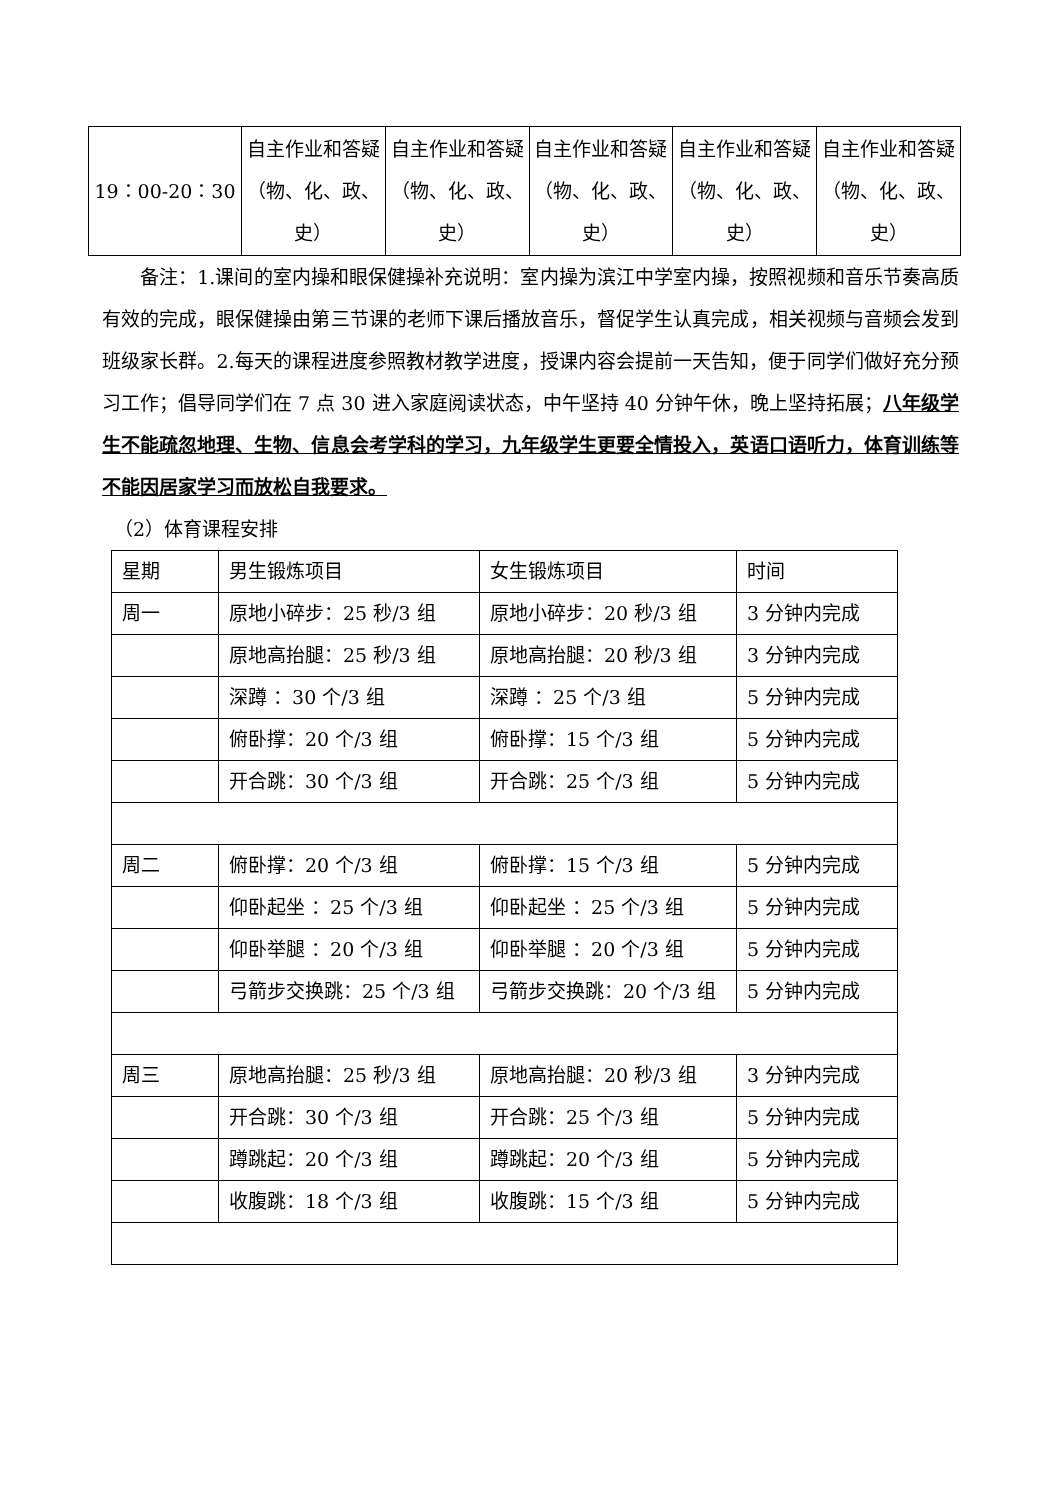| 19：00-20：30 | 自主作业和答疑（物、化、政、史） | 自主作业和答疑（物、化、政、史） | 自主作业和答疑（物、化、政、史） | 自主作业和答疑（物、化、政、史） | 自主作业和答疑（物、化、政、史） |
备注：1.课间的室内操和眼保健操补充说明：室内操为滨江中学室内操，按照视频和音乐节奏高质有效的完成，眼保健操由第三节课的老师下课后播放音乐，督促学生认真完成，相关视频与音频会发到班级家长群。2.每天的课程进度参照教材教学进度，授课内容会提前一天告知，便于同学们做好充分预习工作；倡导同学们在 7 点 30 进入家庭阅读状态，中午坚持 40 分钟午休，晚上坚持拓展；八年级学生不能疏忽地理、生物、信息会考学科的学习，九年级学生更要全情投入，英语口语听力，体育训练等不能因居家学习而放松自我要求。
（2）体育课程安排
| 星期 | 男生锻炼项目 | 女生锻炼项目 | 时间 |
| 周一 | 原地小碎步：25 秒/3 组 | 原地小碎步：20 秒/3 组 | 3 分钟内完成 |
| | 原地高抬腿：25 秒/3 组 | 原地高抬腿：20 秒/3 组 | 3 分钟内完成 |
| | 深蹲 ：30 个/3 组 | 深蹲 ：25 个/3 组 | 5 分钟内完成 |
| | 俯卧撑：20 个/3 组 | 俯卧撑：15 个/3 组 | 5 分钟内完成 |
| | 开合跳：30 个/3 组 | 开合跳：25 个/3 组 | 5 分钟内完成 |
| 周二 | 俯卧撑：20 个/3 组 | 俯卧撑：15 个/3 组 | 5 分钟内完成 |
| | 仰卧起坐 ：25 个/3 组 | 仰卧起坐 ：25 个/3 组 | 5 分钟内完成 |
| | 仰卧举腿 ：20 个/3 组 | 仰卧举腿 ：20 个/3 组 | 5 分钟内完成 |
| | 弓箭步交换跳：25 个/3 组 | 弓箭步交换跳：20 个/3 组 | 5 分钟内完成 |
| 周三 | 原地高抬腿：25 秒/3 组 | 原地高抬腿：20 秒/3 组 | 3 分钟内完成 |
| | 开合跳：30 个/3 组 | 开合跳：25 个/3 组 | 5 分钟内完成 |
| | 蹲跳起：20 个/3 组 | 蹲跳起：20 个/3 组 | 5 分钟内完成 |
| | 收腹跳：18 个/3 组 | 收腹跳：15 个/3 组 | 5 分钟内完成 |